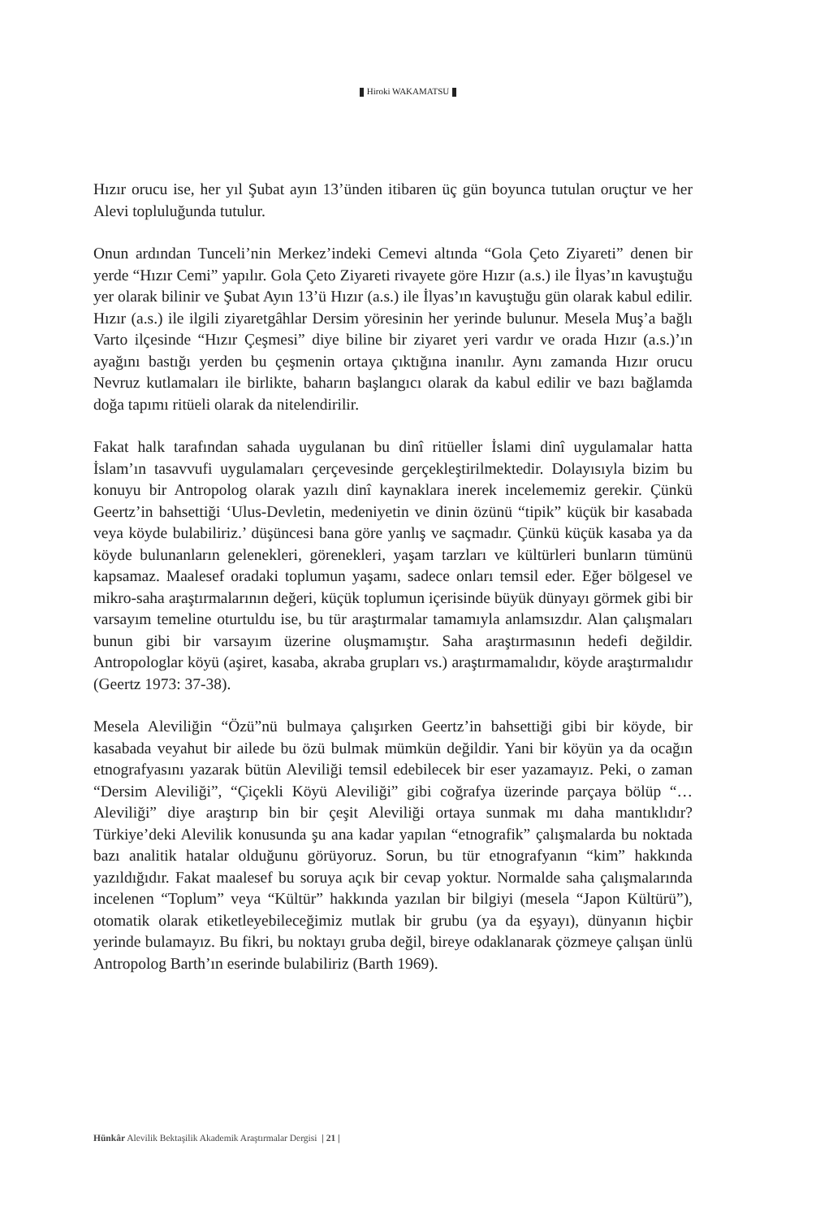Hiroki WAKAMATSU
Hızır orucu ise, her yıl Şubat ayın 13’ünden itibaren üç gün boyunca tutulan oruçtur ve her Alevi topluluğunda tutulur.
Onun ardından Tunceli’nin Merkez’indeki Cemevi altında “Gola Çeto Ziyareti” denen bir yerde “Hızır Cemi” yapılır. Gola Çeto Ziyareti rivayete göre Hızır (a.s.) ile İlyas’ın kavuştuğu yer olarak bilinir ve Şubat Ayın 13’ü Hızır (a.s.) ile İlyas’ın kavuştuğu gün olarak kabul edilir. Hızır (a.s.) ile ilgili ziyaretgâhlar Dersim yöresinin her yerinde bulunur. Mesela Muş’a bağlı Varto ilçesinde “Hızır Çeşmesi” diye biline bir ziyaret yeri vardır ve orada Hızır (a.s.)’ın ayağını bastığı yerden bu çeşmenin ortaya çıktığına inanılır. Aynı zamanda Hızır orucu Nevruz kutlamaları ile birlikte, baharın başlangıcı olarak da kabul edilir ve bazı bağlamda doğa tapımı ritüeli olarak da nitelendirilir.
Fakat halk tarafından sahada uygulanan bu dinî ritüeller İslami dinî uygulamalar hatta İslam’ın tasavvufi uygulamaları çerçevesinde gerçekleştirilmektedir. Dolayısıyla bizim bu konuyu bir Antropolog olarak yazılı dinî kaynaklara inerek incelememiz gerekir. Çünkü Geertz’in bahsettiği ‘Ulus-Devletin, medeniyetin ve dinin özünü “tipik” küçük bir kasabada veya köyde bulabiliriz.’ düşüncesi bana göre yanlış ve saçmadır. Çünkü küçük kasaba ya da köyde bulunanların gelenekleri, görenekleri, yaşam tarzları ve kültürleri bunların tümünü kapsamaz. Maalesef oradaki toplumun yaşamı, sadece onları temsil eder. Eğer bölgesel ve mikro-saha araştırmalarının değeri, küçük toplumun içerisinde büyük dünyayı görmek gibi bir varsayım temeline oturtuldu ise, bu tür araştırmalar tamamıyla anlamsızdır. Alan çalışmaları bunun gibi bir varsayım üzerine oluşmamıştır. Saha araştırmasının hedefi değildir. Antropologlar köyü (aşiret, kasaba, akraba grupları vs.) araştırmamalıdır, köyde araştırmalıdır (Geertz 1973: 37-38).
Mesela Aleviliğin “Özü”nü bulmaya çalışırken Geertz’in bahsettiği gibi bir köyde, bir kasabada veyahut bir ailede bu özü bulmak mümkün değildir. Yani bir köyün ya da ocağın etnografyasını yazarak bütün Aleviliği temsil edebilecek bir eser yazamayız. Peki, o zaman “Dersim Aleviliği”, “Çiçekli Köyü Aleviliği” gibi coğrafya üzerinde parçaya bölüp “… Aleviliği” diye araştırıp bin bir çeşit Aleviliği ortaya sunmak mı daha mantıklıdır? Türkiye’deki Alevilik konusunda şu ana kadar yapılan “etnografik” çalışmalarda bu noktada bazı analitik hatalar olduğunu görüyoruz. Sorun, bu tür etnografyanın “kim” hakkında yazıldığıdır. Fakat maalesef bu soruya açık bir cevap yoktur. Normalde saha çalışmalarında incelenen “Toplum” veya “Kültür” hakkında yazılan bir bilgiyi (mesela “Japon Kültürü”), otomatik olarak etiketleyebileceğimiz mutlak bir grubu (ya da eşyayı), dünyanın hiçbir yerinde bulamayız. Bu fikri, bu noktayı gruba değil, bireye odaklanarak çözmeye çalışan ünlü Antropolog Barth’ın eserinde bulabiliriz (Barth 1969).
Hünkâr Alevilik Bektaşilik Akademik Araştırmalar Dergisi | 21 |